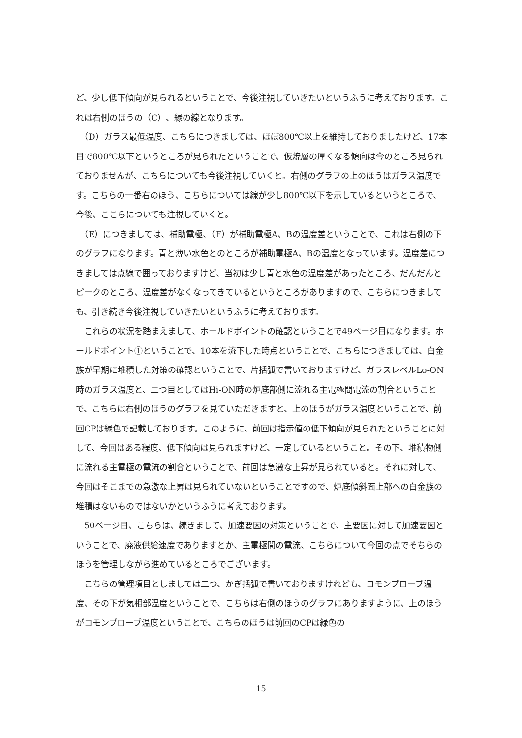ど、少し低下傾向が見られるということで、今後注視していきたいというふうに考えております。これは右側のほうの（C）、緑の線となります。
　（D）ガラス最低温度、こちらにつきましては、ほぼ800℃以上を維持しておりましたけど、17本目で800℃以下というところが見られたということで、仮焼層の厚くなる傾向は今のところ見られておりませんが、こちらについても今後注視していくと。右側のグラフの上のほうはガラス温度です。こちらの一番右のほう、こちらについては線が少し800℃以下を示しているというところで、今後、ここらについても注視していくと。
　（E）につきましては、補助電極、（F）が補助電極A、Bの温度差ということで、これは右側の下のグラフになります。青と薄い水色とのところが補助電極A、Bの温度となっています。温度差につきましては点線で囲っておりますけど、当初は少し青と水色の温度差があったところ、だんだんとピークのところ、温度差がなくなってきているというところがありますので、こちらにつきましても、引き続き今後注視していきたいというふうに考えております。
　これらの状況を踏まえまして、ホールドポイントの確認ということで49ページ目になります。ホールドポイント①ということで、10本を流下した時点ということで、こちらにつきましては、白金族が早期に堆積した対策の確認ということで、片括弧で書いておりますけど、ガラスレベルLo-ON時のガラス温度と、二つ目としてはHi-ON時の炉底部側に流れる主電極間電流の割合ということで、こちらは右側のほうのグラフを見ていただきますと、上のほうがガラス温度ということで、前回CPは緑色で記載しております。このように、前回は指示値の低下傾向が見られたということに対して、今回はある程度、低下傾向は見られますけど、一定しているということ。その下、堆積物側に流れる主電極の電流の割合ということで、前回は急激な上昇が見られていると。それに対して、今回はそこまでの急激な上昇は見られていないということですので、炉底傾斜面上部への白金族の堆積はないものではないかというふうに考えております。
　50ページ目、こちらは、続きまして、加速要因の対策ということで、主要因に対して加速要因ということで、廃液供給速度でありますとか、主電極間の電流、こちらについて今回の点でそちらのほうを管理しながら進めているところでございます。
　こちらの管理項目としましては二つ、かぎ括弧で書いておりますけれども、コモンプローブ温度、その下が気相部温度ということで、こちらは右側のほうのグラフにありますように、上のほうがコモンプローブ温度ということで、こちらのほうは前回のCPは緑色の
15